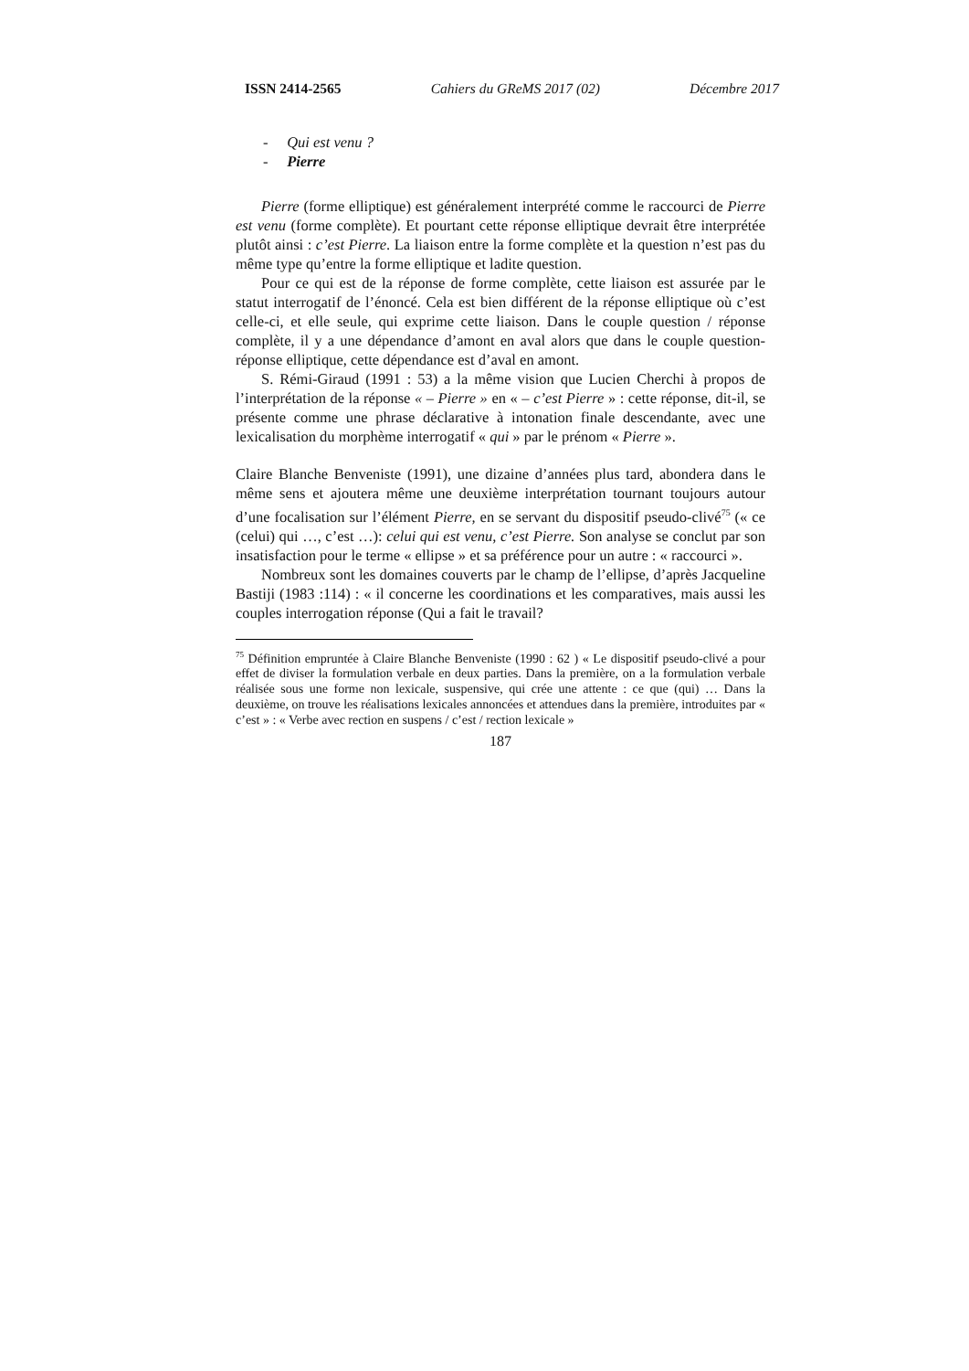ISSN 2414-2565 Cahiers du GReMS 2017 (02) Décembre 2017
- Qui est venu ?
- Pierre
Pierre (forme elliptique) est généralement interprété comme le raccourci de Pierre est venu (forme complète). Et pourtant cette réponse elliptique devrait être interprétée plutôt ainsi : c’est Pierre. La liaison entre la forme complète et la question n’est pas du même type qu’entre la forme elliptique et ladite question.
Pour ce qui est de la réponse de forme complète, cette liaison est assurée par le statut interrogatif de l’énoncé. Cela est bien différent de la réponse elliptique où c’est celle-ci, et elle seule, qui exprime cette liaison. Dans le couple question / réponse complète, il y a une dépendance d’amont en aval alors que dans le couple question-réponse elliptique, cette dépendance est d’aval en amont.
S. Rémi-Giraud (1991 : 53) a la même vision que Lucien Cherchi à propos de l’interprétation de la réponse « – Pierre » en « – c’est Pierre » : cette réponse, dit-il, se présente comme une phrase déclarative à intonation finale descendante, avec une lexicalisation du morphème interrogatif « qui » par le prénom « Pierre ».
Claire Blanche Benveniste (1991), une dizaine d’années plus tard, abondera dans le même sens et ajoutera même une deuxième interprétation tournant toujours autour d’une focalisation sur l’élément Pierre, en se servant du dispositif pseudo-clivé<sup>75</sup> (« ce (celui) qui …, c’est …): celui qui est venu, c’est Pierre. Son analyse se conclut par son insatisfaction pour le terme « ellipse » et sa préférence pour un autre : « raccourci ».
Nombreux sont les domaines couverts par le champ de l’ellipse, d’après Jacqueline Bastiji (1983 :114) : « il concerne les coordinations et les comparatives, mais aussi les couples interrogation réponse (Qui a fait le travail?
<sup>75</sup> Définition empruntée à Claire Blanche Benveniste (1990 : 62 ) « Le dispositif pseudo-clivé a pour effet de diviser la formulation verbale en deux parties. Dans la première, on a la formulation verbale réalisée sous une forme non lexicale, suspensive, qui crée une attente : ce que (qui) … Dans la deuxième, on trouve les réalisations lexicales annoncées et attendues dans la première, introduites par « c’est » : « Verbe avec rection en suspens / c’est / rection lexicale »
187